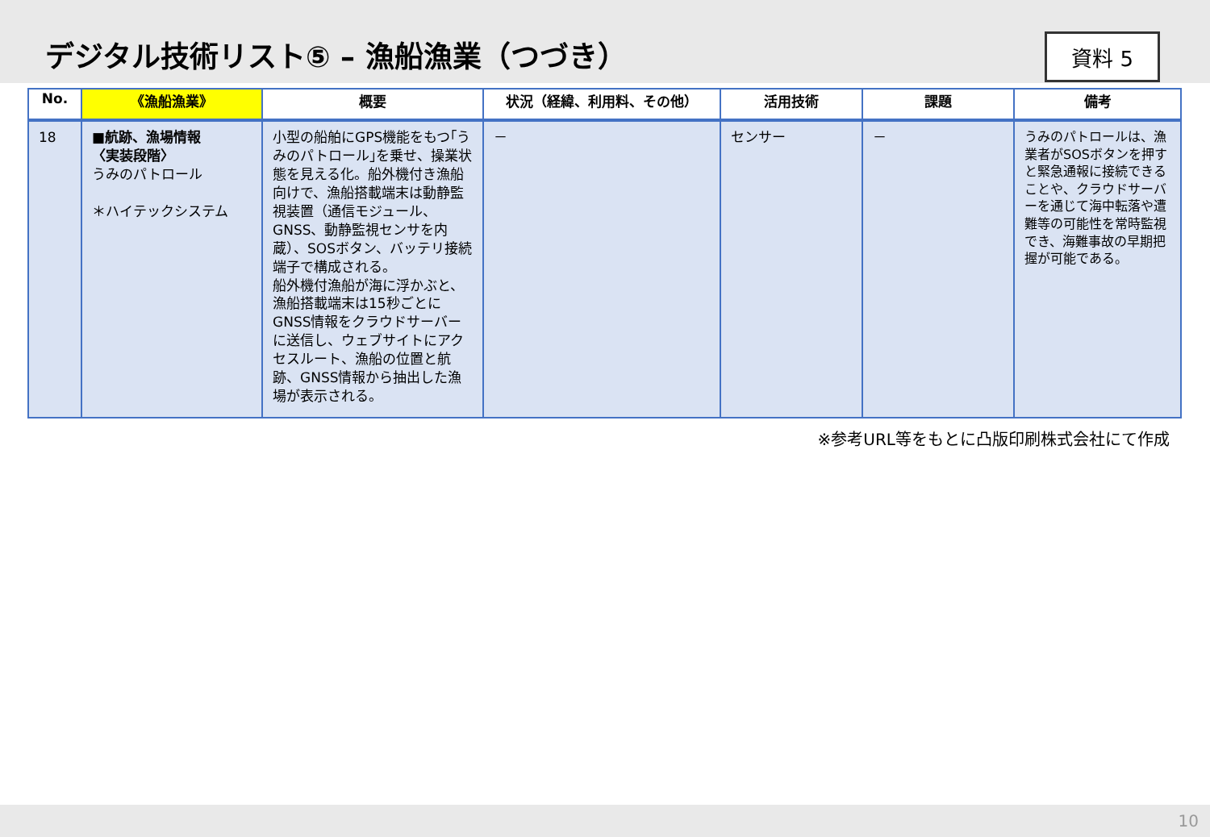デジタル技術リスト⑤ – 漁船漁業（つづき）
資料 5
| No. | 《漁船漁業》 | 概要 | 状況（経緯、利用料、その他） | 活用技術 | 課題 | 備考 |
| --- | --- | --- | --- | --- | --- | --- |
| 18 | ■航跡、漁場情報 〈実装段階〉 うみのパトロール ＊ハイテックシステム | 小型の船舶にGPS機能をもつ｢うみのパトロール｣を乗せ、操業状態を見える化。船外機付き漁船向けで、漁船搭載端末は動静監視装置（通信モジュール、GNSS、動静監視センサを内蔵）、SOSボタン、バッテリ接続端子で構成される。 船外機付漁船が海に浮かぶと、漁船搭載端末は15秒ごとにGNSS情報をクラウドサーバーに送信し、ウェブサイトにアクセスルート、漁船の位置と航跡、GNSS情報から抽出した漁場が表示される。 | － | センサー | － | うみのパトロールは、漁業者がSOSボタンを押すと緊急通報に接続できることや、クラウドサーバーを通じて海中転落や遭難等の可能性を常時監視でき、海難事故の早期把握が可能である。 |
※参考URL等をもとに凸版印刷株式会社にて作成
10